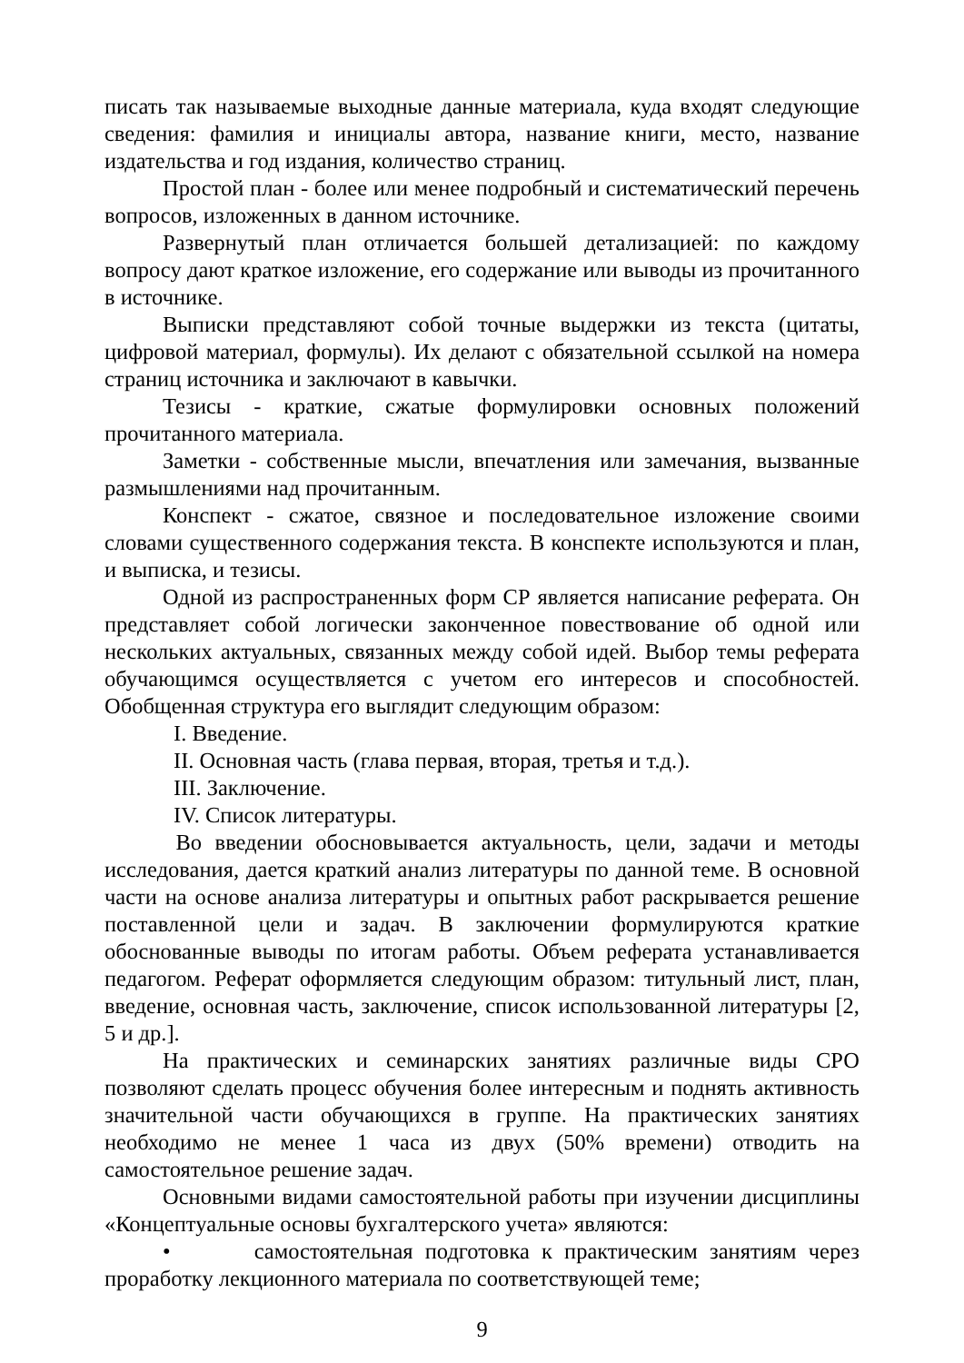писать так называемые выходные данные материала, куда входят следующие сведения: фамилия и инициалы автора, название книги, место, название издательства и год издания, количество страниц.
Простой план - более или менее подробный и систематический перечень вопросов, изложенных в данном источнике.
Развернутый план отличается большей детализацией: по каждому вопросу дают краткое изложение, его содержание или выводы из прочитанного в источнике.
Выписки представляют собой точные выдержки из текста (цитаты, цифровой материал, формулы). Их делают с обязательной ссылкой на номера страниц источника и заключают в кавычки.
Тезисы - краткие, сжатые формулировки основных положений прочитанного материала.
Заметки - собственные мысли, впечатления или замечания, вызванные размышлениями над прочитанным.
Конспект - сжатое, связное и последовательное изложение своими словами существенного содержания текста. В конспекте используются и план, и выписка, и тезисы.
Одной из распространенных форм СР является написание реферата. Он представляет собой логически законченное повествование об одной или нескольких актуальных, связанных между собой идей. Выбор темы реферата обучающимся осуществляется с учетом его интересов и способностей. Обобщенная структура его выглядит следующим образом:
I. Введение.
II. Основная часть (глава первая, вторая, третья и т.д.).
III. Заключение.
IV. Список литературы.
Во введении обосновывается актуальность, цели, задачи и методы исследования, дается краткий анализ литературы по данной теме. В основной части на основе анализа литературы и опытных работ раскрывается решение поставленной цели и задач. В заключении формулируются краткие обоснованные выводы по итогам работы. Объем реферата устанавливается педагогом. Реферат оформляется следующим образом: титульный лист, план, введение, основная часть, заключение, список использованной литературы [2, 5 и др.].
На практических и семинарских занятиях различные виды СРО позволяют сделать процесс обучения более интересным и поднять активность значительной части обучающихся в группе. На практических занятиях необходимо не менее 1 часа из двух (50% времени) отводить на самостоятельное решение задач.
Основными видами самостоятельной работы при изучении дисциплины «Концептуальные основы бухгалтерского учета» являются:
• самостоятельная подготовка к практическим занятиям через проработку лекционного материала по соответствующей теме;
9